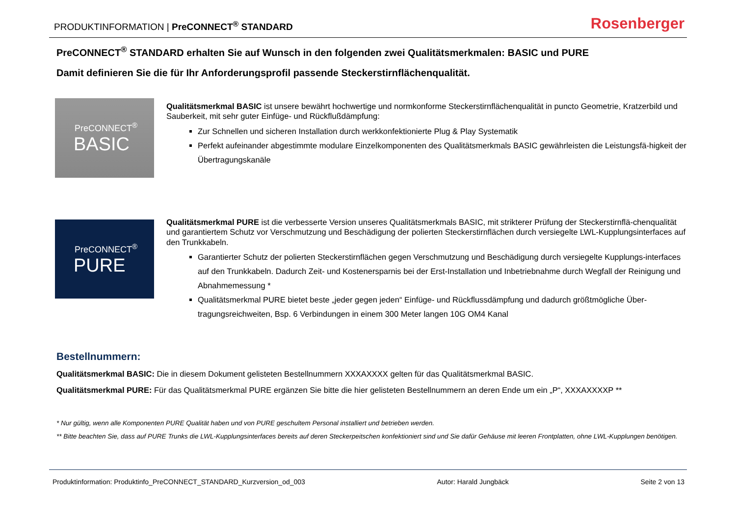PRODUKTINFORMATION | PreCONNECT<sup>®</sup> STANDARD
Rosenberger
PreCONNECT<sup>®</sup> STANDARD erhalten Sie auf Wunsch in den folgenden zwei Qualitätsmerkmalen: BASIC und PURE
Damit definieren Sie die für Ihr Anforderungsprofil passende Steckerstirnflächenqualität.
PreCONNECT<sup>®</sup>
BASIC
Qualitätsmerkmal BASIC ist unsere bewährt hochwertige und normkonforme Steckerstirnflächenqualität in puncto Geometrie, Kratzerbild und Sauberkeit, mit sehr guter Einfüge- und Rückflußdämpfung:
Zur Schnellen und sicheren Installation durch werkkonfektionierte Plug & Play Systematik
Perfekt aufeinander abgestimmte modulare Einzelkomponenten des Qualitätsmerkmals BASIC gewährleisten die Leistungsfä-higkeit der Übertragungskanäle
PreCONNECT<sup>®</sup>
PURE
Qualitätsmerkmal PURE ist die verbesserte Version unseres Qualitätsmerkmals BASIC, mit strikterer Prüfung der Steckerstirnflä-chenqualität und garantiertem Schutz vor Verschmutzung und Beschädigung der polierten Steckerstirnflächen durch versiegelte LWL-Kupplungsinterfaces auf den Trunkkabeln.
Garantierter Schutz der polierten Steckerstirnflächen gegen Verschmutzung und Beschädigung durch versiegelte Kupplungs-interfaces auf den Trunkkabeln. Dadurch Zeit- und Kostenersparnis bei der Erst-Installation und Inbetriebnahme durch Wegfall der Reinigung und Abnahmemessung *
Qualitätsmerkmal PURE bietet beste „jeder gegen jeden“ Einfüge- und Rückflussdämpfung und dadurch größtmögliche Über-tragungsreichweiten, Bsp. 6 Verbindungen in einem 300 Meter langen 10G OM4 Kanal
Bestellnummern:
Qualitätsmerkmal BASIC: Die in diesem Dokument gelisteten Bestellnummern XXXAXXXX gelten für das Qualitätsmerkmal BASIC.
Qualitätsmerkmal PURE: Für das Qualitätsmerkmal PURE ergänzen Sie bitte die hier gelisteten Bestellnummern an deren Ende um ein „P“, XXXAXXXXP **
* Nur gültig, wenn alle Komponenten PURE Qualität haben und von PURE geschultem Personal installiert und betrieben werden.
** Bitte beachten Sie, dass auf PURE Trunks die LWL-Kupplungsinterfaces bereits auf deren Steckerpeitschen konfektioniert sind und Sie dafür Gehäuse mit leeren Frontplatten, ohne LWL-Kupplungen benötigen.
Produktinformation: Produktinfo_PreCONNECT_STANDARD_Kurzversion_od_003 Autor: Harald Jungbäck Seite 2 von 13